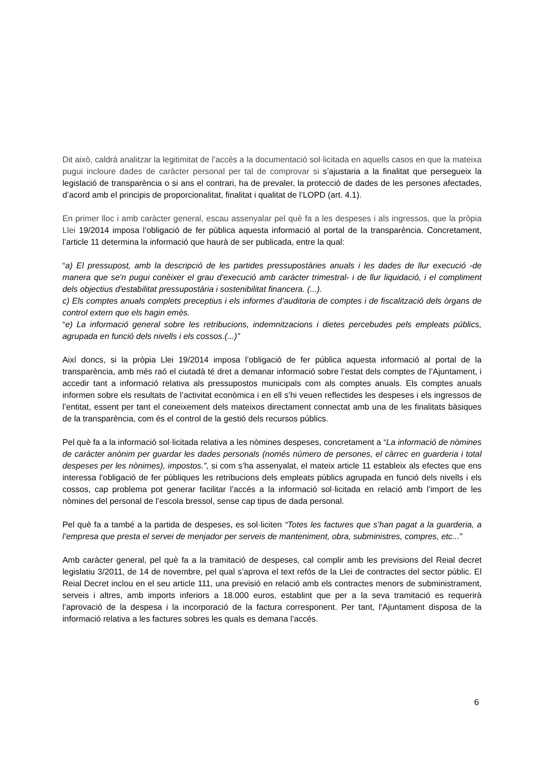Dit això, caldrà analitzar la legitimitat de l’accés a la documentació sol·licitada en aquells casos en que la mateixa pugui incloure dades de caràcter personal per tal de comprovar si s’ajustaria a la finalitat que persegueix la legislació de transparència o si ans el contrari, ha de prevaler, la protecció de dades de les persones afectades, d’acord amb el principis de proporcionalitat, finalitat i qualitat de l’LOPD (art. 4.1).
En primer lloc i amb caràcter general, escau assenyalar pel què fa a les despeses i als ingressos, que la pròpia Llei 19/2014 imposa l’obligació de fer pública aquesta informació al portal de la transparència. Concretament, l’article 11 determina la informació que haurà de ser publicada, entre la qual:
“a) El pressupost, amb la descripció de les partides pressupostàries anuals i les dades de llur execució -de manera que se'n pugui conèixer el grau d'execució amb caràcter trimestral- i de llur liquidació, i el compliment dels objectius d'estabilitat pressupostària i sostenibilitat financera. (...).
c) Els comptes anuals complets preceptius i els informes d’auditoria de comptes i de fiscalització dels òrgans de control extern que els hagin emès.
“e) La informació general sobre les retribucions, indemnitzacions i dietes percebudes pels empleats públics, agrupada en funció dels nivells i els cossos.(...)”
Així doncs, si la pròpia Llei 19/2014 imposa l’obligació de fer pública aquesta informació al portal de la transparència, amb més raó el ciutadà té dret a demanar informació sobre l’estat dels comptes de l’Ajuntament, i accedir tant a informació relativa als pressupostos municipals com als comptes anuals. Els comptes anuals informen sobre els resultats de l’activitat econòmica i en ell s’hi veuen reflectides les despeses i els ingressos de l’entitat, essent per tant el coneixement dels mateixos directament connectat amb una de les finalitats bàsiques de la transparència, com és el control de la gestió dels recursos públics.
Pel què fa a la informació sol·licitada relativa a les nòmines despeses, concretament a “La informació de nòmines de caràcter anònim per guardar les dades personals (només número de persones, el càrrec en guarderia i total despeses per les nònimes), impostos.”, si com s’ha assenyalat, el mateix article 11 estableix als efectes que ens interessa l’obligació de fer públiques les retribucions dels empleats públics agrupada en funció dels nivells i els cossos, cap problema pot generar facilitar l’accés a la informació sol·licitada en relació amb l’import de les nòmines del personal de l’escola bressol, sense cap tipus de dada personal.
Pel què fa a també a la partida de despeses, es sol·liciten “Totes les factures que s’han pagat a la guarderia, a l’empresa que presta el servei de menjador per serveis de manteniment, obra, subministres, compres, etc...”
Amb caràcter general, pel què fa a la tramitació de despeses, cal complir amb les previsions del Reial decret legislatiu 3/2011, de 14 de novembre, pel qual s’aprova el text refós de la Llei de contractes del sector públic. El Reial Decret inclou en el seu article 111, una previsió en relació amb els contractes menors de subministrament, serveis i altres, amb imports inferiors a 18.000 euros, establint que per a la seva tramitació es requerirà l’aprovació de la despesa i la incorporació de la factura corresponent. Per tant, l’Ajuntament disposa de la informació relativa a les factures sobres les quals es demana l’accés.
6